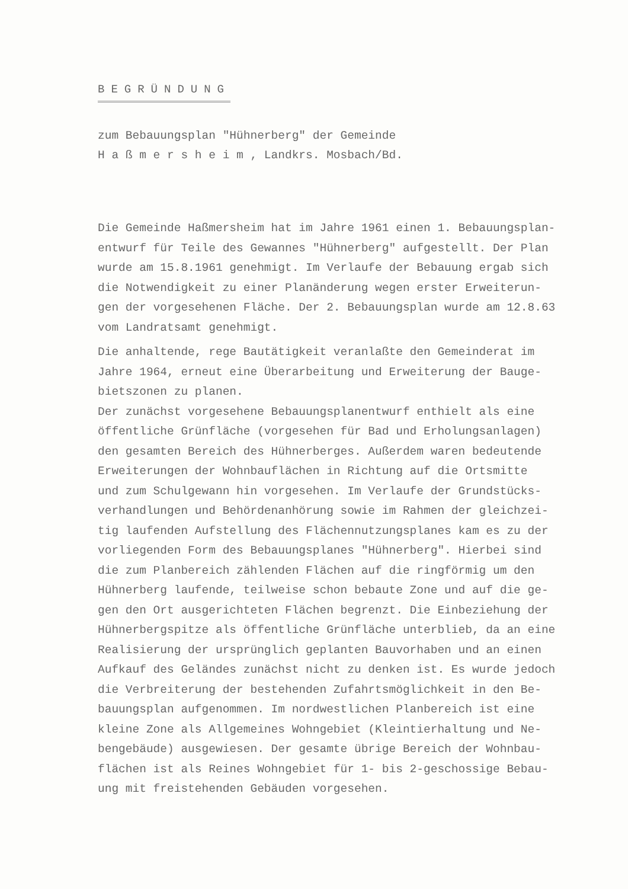BEGRÜNDUNG
zum Bebauungsplan "Hühnerberg" der Gemeinde
H a ß m e r s h e i m , Landkrs. Mosbach/Bd.
Die Gemeinde Haßmersheim hat im Jahre 1961 einen 1. Bebauungsplan-
entwurf für Teile des Gewannes "Hühnerberg" aufgestellt. Der Plan
wurde am 15.8.1961 genehmigt. Im Verlaufe der Bebauung ergab sich
die Notwendigkeit zu einer Planänderung wegen erster Erweiterun-
gen der vorgesehenen Fläche. Der 2. Bebauungsplan wurde am 12.8.63
vom Landratsamt genehmigt.
Die anhaltende, rege Bautätigkeit veranlaßte den Gemeinderat im
Jahre 1964, erneut eine Überarbeitung und Erweiterung der Bauge-
bietszonen zu planen.
Der zunächst vorgesehene Bebauungsplanentwurf enthielt als eine
öffentliche Grünfläche (vorgesehen für Bad und Erholungsanlagen)
den gesamten Bereich des Hühnerberges. Außerdem waren bedeutende
Erweiterungen der Wohnbauflächen in Richtung auf die Ortsmitte
und zum Schulgewann hin vorgesehen. Im Verlaufe der Grundstücks-
verhandlungen und Behördenanhörung sowie im Rahmen der gleichzei-
tig laufenden Aufstellung des Flächennutzungsplanes kam es zu der
vorliegenden Form des Bebauungsplanes "Hühnerberg". Hierbei sind
die zum Planbereich zählenden Flächen auf die ringförmig um den
Hühnerberg laufende, teilweise schon bebaute Zone und auf die ge-
gen den Ort ausgerichteten Flächen begrenzt. Die Einbeziehung der
Hühnerbergspitze als öffentliche Grünfläche unterblieb, da an eine
Realisierung der ursprünglich geplanten Bauvorhaben und an einen
Aufkauf des Geländes zunächst nicht zu denken ist. Es wurde jedoch
die Verbreiterung der bestehenden Zufahrtsmöglichkeit in den Be-
bauungsplan aufgenommen. Im nordwestlichen Planbereich ist eine
kleine Zone als Allgemeines Wohngebiet (Kleintierhaltung und Ne-
bengebäude) ausgewiesen. Der gesamte übrige Bereich der Wohnbau-
flächen ist als Reines Wohngebiet für 1- bis 2-geschossige Bebau-
ung mit freistehenden Gebäuden vorgesehen.